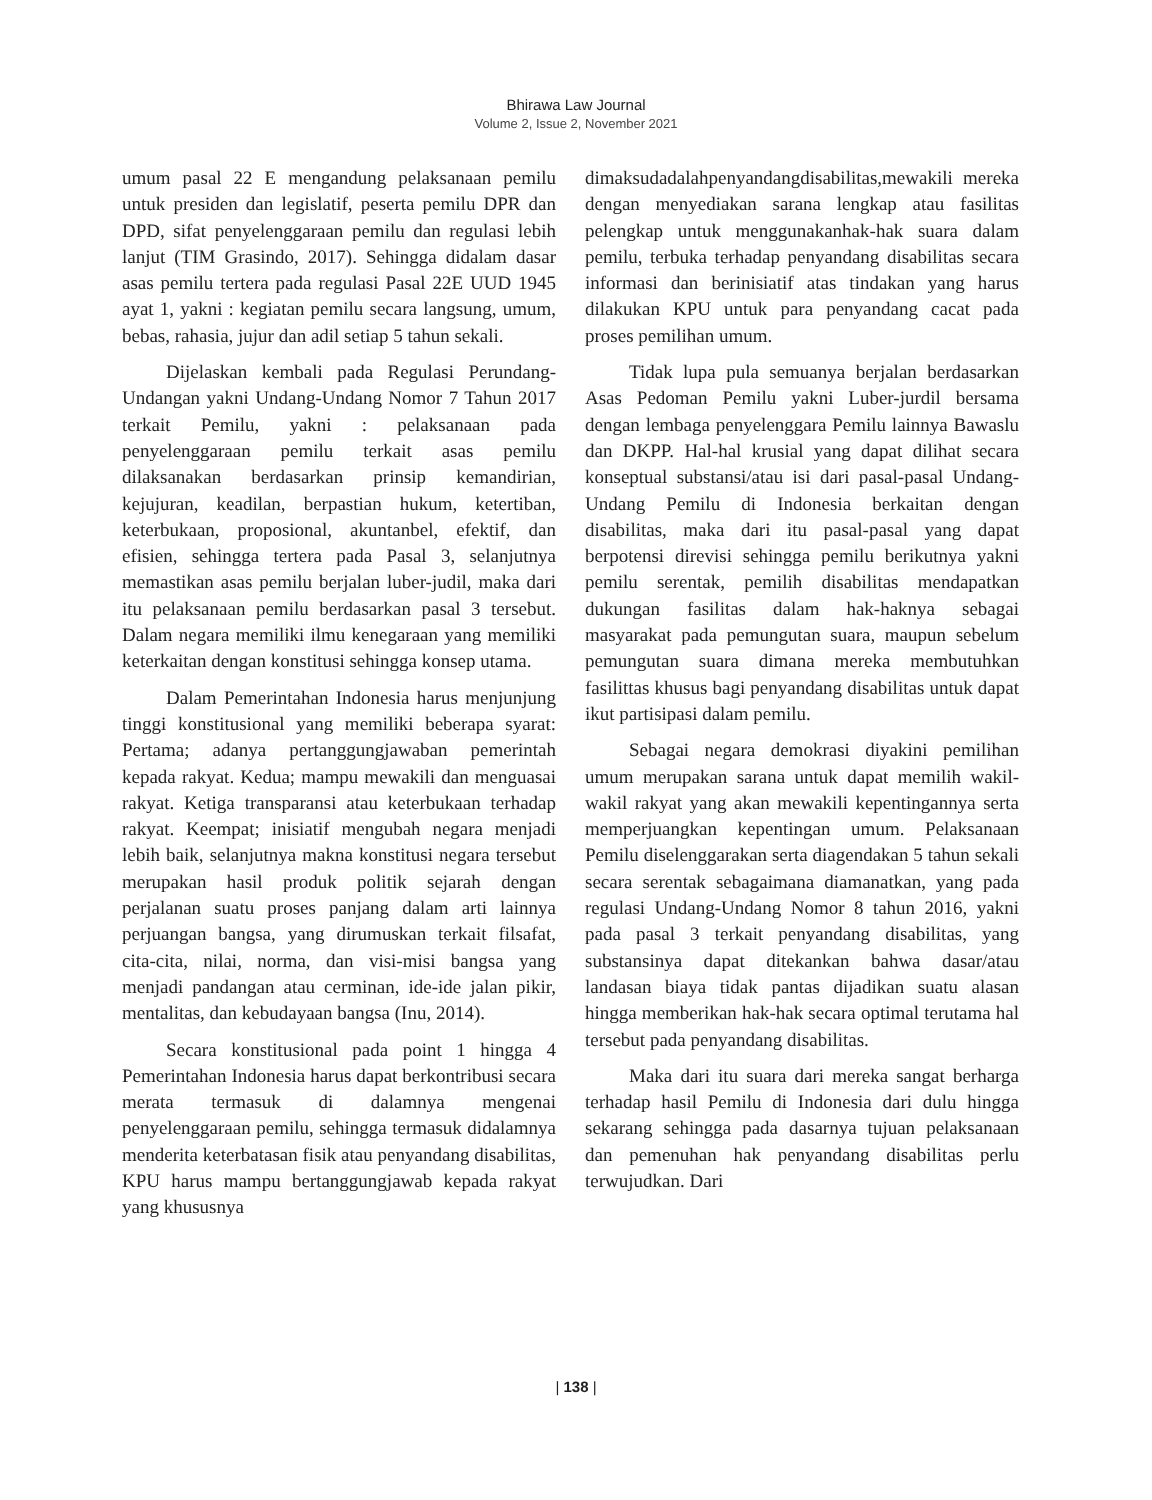Bhirawa Law Journal
Volume 2, Issue 2, November 2021
umum pasal 22 E mengandung pelaksanaan pemilu untuk presiden dan legislatif, peserta pemilu DPR dan DPD, sifat penyelenggaraan pemilu dan regulasi lebih lanjut (TIM Grasindo, 2017). Sehingga didalam dasar asas pemilu tertera pada regulasi Pasal 22E UUD 1945 ayat 1, yakni : kegiatan pemilu secara langsung, umum, bebas, rahasia, jujur dan adil setiap 5 tahun sekali.
Dijelaskan kembali pada Regulasi Perundang-Undangan yakni Undang-Undang Nomor 7 Tahun 2017 terkait Pemilu, yakni : pelaksanaan pada penyelenggaraan pemilu terkait asas pemilu dilaksanakan berdasarkan prinsip kemandirian, kejujuran, keadilan, berpastian hukum, ketertiban, keterbukaan, proposional, akuntanbel, efektif, dan efisien, sehingga tertera pada Pasal 3, selanjutnya memastikan asas pemilu berjalan luber-judil, maka dari itu pelaksanaan pemilu berdasarkan pasal 3 tersebut. Dalam negara memiliki ilmu kenegaraan yang memiliki keterkaitan dengan konstitusi sehingga konsep utama.
Dalam Pemerintahan Indonesia harus menjunjung tinggi konstitusional yang memiliki beberapa syarat: Pertama; adanya pertanggungjawaban pemerintah kepada rakyat. Kedua; mampu mewakili dan menguasai rakyat. Ketiga transparansi atau keterbukaan terhadap rakyat. Keempat; inisiatif mengubah negara menjadi lebih baik, selanjutnya makna konstitusi negara tersebut merupakan hasil produk politik sejarah dengan perjalanan suatu proses panjang dalam arti lainnya perjuangan bangsa, yang dirumuskan terkait filsafat, cita-cita, nilai, norma, dan visi-misi bangsa yang menjadi pandangan atau cerminan, ide-ide jalan pikir, mentalitas, dan kebudayaan bangsa (Inu, 2014).
Secara konstitusional pada point 1 hingga 4 Pemerintahan Indonesia harus dapat berkontribusi secara merata termasuk di dalamnya mengenai penyelenggaraan pemilu, sehingga termasuk didalamnya menderita keterbatasan fisik atau penyandang disabilitas, KPU harus mampu bertanggungjawab kepada rakyat yang khususnya
dimaksudadalahpenyandangdisabilitas,mewakili mereka dengan menyediakan sarana lengkap atau fasilitas pelengkap untuk menggunakanhak-hak suara dalam pemilu, terbuka terhadap penyandang disabilitas secara informasi dan berinisiatif atas tindakan yang harus dilakukan KPU untuk para penyandang cacat pada proses pemilihan umum.
Tidak lupa pula semuanya berjalan berdasarkan Asas Pedoman Pemilu yakni Luber-jurdil bersama dengan lembaga penyelenggara Pemilu lainnya Bawaslu dan DKPP. Hal-hal krusial yang dapat dilihat secara konseptual substansi/atau isi dari pasal-pasal Undang-Undang Pemilu di Indonesia berkaitan dengan disabilitas, maka dari itu pasal-pasal yang dapat berpotensi direvisi sehingga pemilu berikutnya yakni pemilu serentak, pemilih disabilitas mendapatkan dukungan fasilitas dalam hak-haknya sebagai masyarakat pada pemungutan suara, maupun sebelum pemungutan suara dimana mereka membutuhkan fasilittas khusus bagi penyandang disabilitas untuk dapat ikut partisipasi dalam pemilu.
Sebagai negara demokrasi diyakini pemilihan umum merupakan sarana untuk dapat memilih wakil-wakil rakyat yang akan mewakili kepentingannya serta memperjuangkan kepentingan umum. Pelaksanaan Pemilu diselenggarakan serta diagendakan 5 tahun sekali secara serentak sebagaimana diamanatkan, yang pada regulasi Undang-Undang Nomor 8 tahun 2016, yakni pada pasal 3 terkait penyandang disabilitas, yang substansinya dapat ditekankan bahwa dasar/atau landasan biaya tidak pantas dijadikan suatu alasan hingga memberikan hak-hak secara optimal terutama hal tersebut pada penyandang disabilitas.
Maka dari itu suara dari mereka sangat berharga terhadap hasil Pemilu di Indonesia dari dulu hingga sekarang sehingga pada dasarnya tujuan pelaksanaan dan pemenuhan hak penyandang disabilitas perlu terwujudkan. Dari
| 138 |